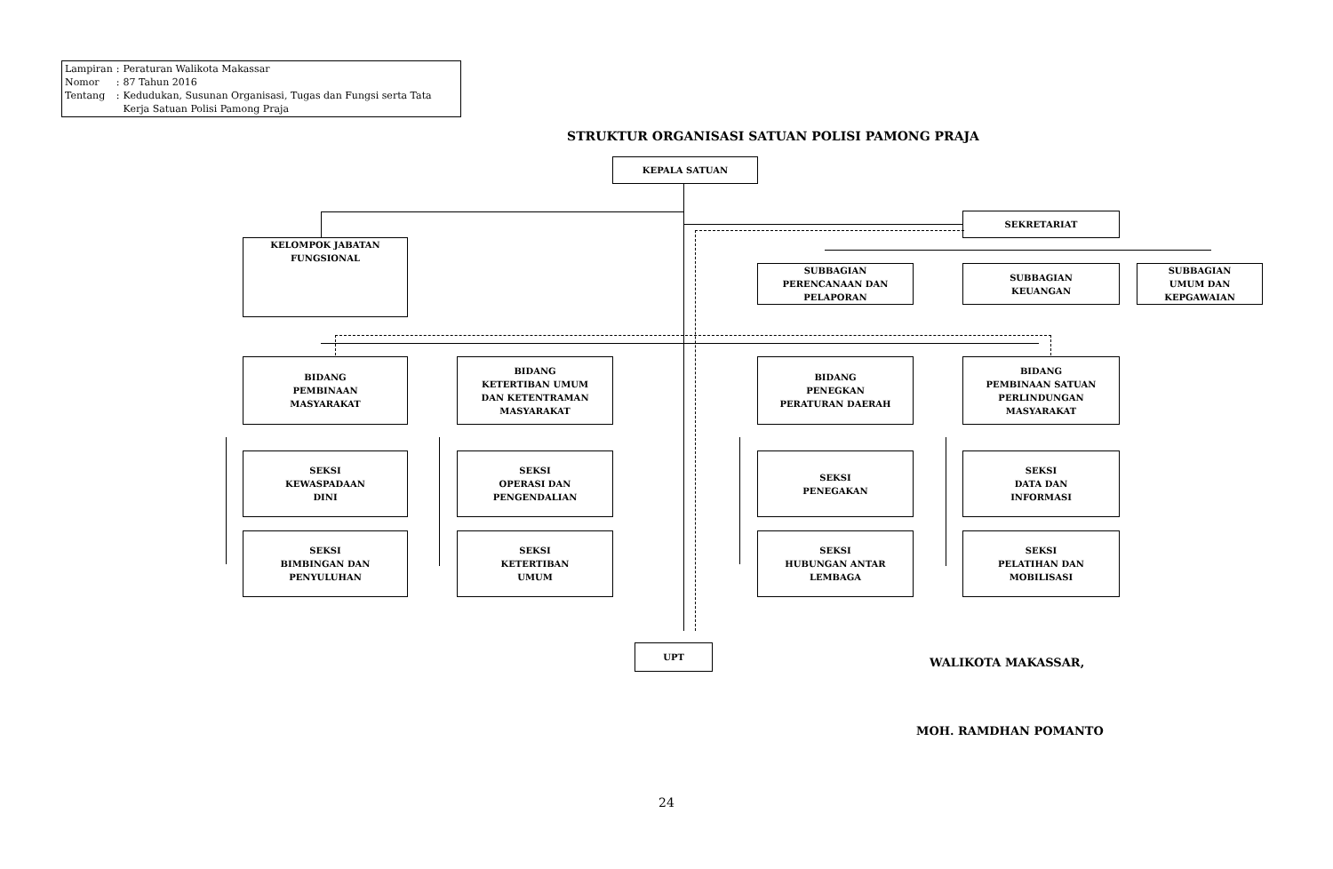| Lampiran | : | Peraturan Walikota Makassar |
| Nomor | : | 87 Tahun 2016 |
| Tentang | : | Kedudukan, Susunan Organisasi, Tugas dan Fungsi serta Tata Kerja Satuan Polisi Pamong Praja |
STRUKTUR ORGANISASI SATUAN POLISI PAMONG PRAJA
KEPALA SATUAN
SEKRETARIAT
KELOMPOK JABATAN
FUNGSIONAL
SUBBAGIAN
PERENCANAAN DAN
PELAPORAN
SUBBAGIAN
KEUANGAN
SUBBAGIAN
UMUM DAN
KEPGAWAIAN
BIDANG
PEMBINAAN
MASYARAKAT
BIDANG
KETERTIBAN UMUM
DAN KETENTRAMAN
MASYARAKAT
BIDANG
PENEGKAN
PERATURAN DAERAH
BIDANG
PEMBINAAN SATUAN
PERLINDUNGAN
MASYARAKAT
SEKSI
KEWASPADAAN
DINI
SEKSI
OPERASI DAN
PENGENDALIAN
SEKSI
PENEGAKAN
SEKSI
DATA DAN
INFORMASI
SEKSI
BIMBINGAN DAN
PENYULUHAN
SEKSI
KETERTIBAN
UMUM
SEKSI
HUBUNGAN ANTAR
LEMBAGA
SEKSI
PELATIHAN DAN
MOBILISASI
UPT
WALIKOTA MAKASSAR,
MOH. RAMDHAN POMANTO
24